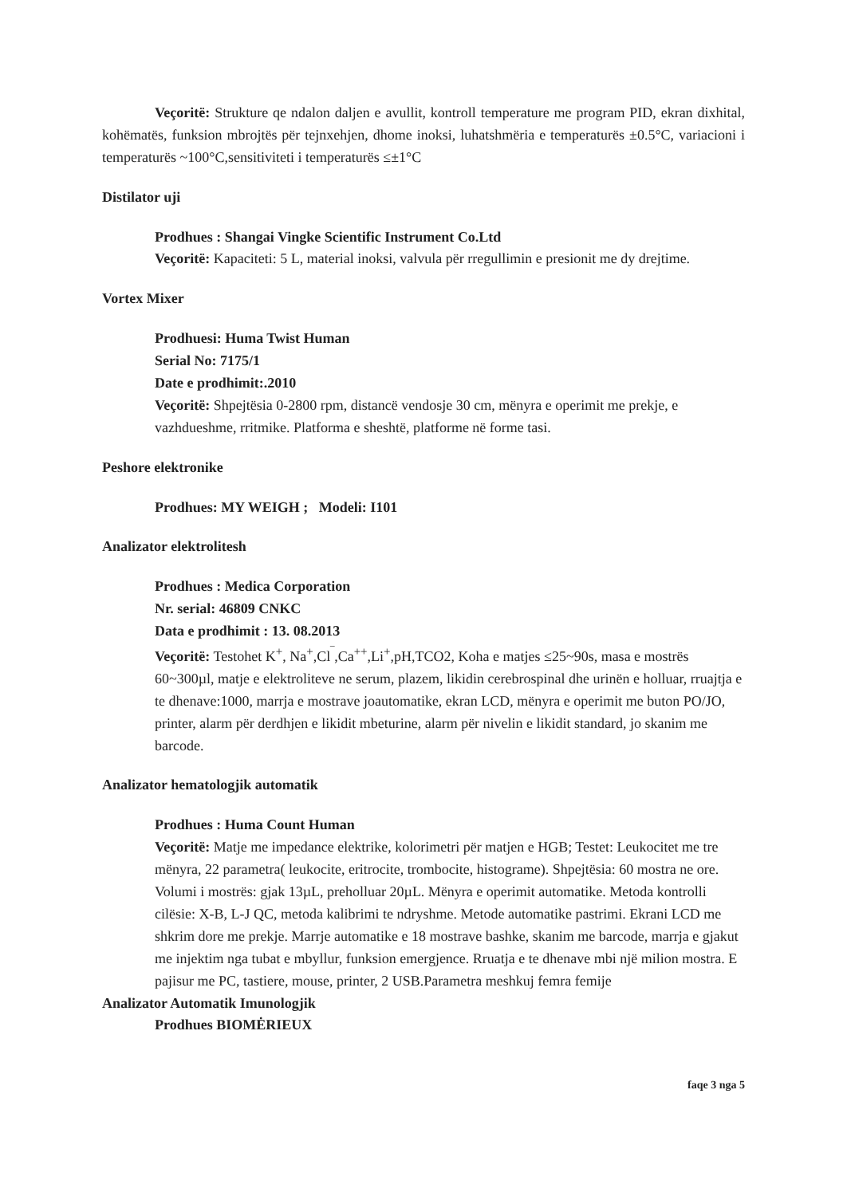Veçoritë: Strukture qe ndalon daljen e avullit, kontroll temperature me program PID, ekran dixhital, kohëmatës, funksion mbrojtës për tejnxehjen, dhome inoksi, luhatshmëria e temperaturës ±0.5°C, variacioni i temperaturës ~100°C,sensitiviteti i temperaturës ≤±1°C
Distilator uji
Prodhues : Shangai Vingke Scientific Instrument Co.Ltd
Veçoritë: Kapaciteti: 5 L, material inoksi, valvula për rregullimin e presionit me dy drejtime.
Vortex Mixer
Prodhuesi: Huma Twist Human
Serial No: 7175/1
Date e prodhimit:.2010
Veçoritë: Shpejtësia 0-2800 rpm, distancë vendosje 30 cm, mënyra e operimit me prekje, e vazhdueshme, rritmike. Platforma e sheshtë, platforme në forme tasi.
Peshore elektronike
Prodhues: MY WEIGH ; Modeli: I101
Analizator elektrolitesh
Prodhues : Medica Corporation
Nr. serial: 46809 CNKC
Data e prodhimit : 13. 08.2013
Veçoritë: Testohet K<sup>+</sup>, Na<sup>+</sup>,Cl<sup>‾</sup>,Ca<sup>++</sup>,Li<sup>+</sup>,pH,TCO2, Koha e matjes ≤25~90s, masa e mostrës 60~300µl, matje e elektroliteve ne serum, plazem, likidin cerebrospinal dhe urinën e holluar, rruajtja e te dhenave:1000, marrja e mostrave joautomatike, ekran LCD, mënyra e operimit me buton PO/JO, printer, alarm për derdhjen e likidit mbeturine, alarm për nivelin e likidit standard, jo skanim me barcode.
Analizator hematologjik automatik
Prodhues : Huma Count Human
Veçoritë: Matje me impedance elektrike, kolorimetri për matjen e HGB; Testet: Leukocitet me tre mënyra, 22 parametra( leukocite, eritrocite, trombocite, histograme). Shpejtësia: 60 mostra ne ore. Volumi i mostrës: gjak 13µL, preholluar 20µL. Mënyra e operimit automatike. Metoda kontrolli cilësie: X-B, L-J QC, metoda kalibrimi te ndryshme. Metode automatike pastrimi. Ekrani LCD me shkrim dore me prekje. Marrje automatike e 18 mostrave bashke, skanim me barcode, marrja e gjakut me injektim nga tubat e mbyllur, funksion emergjence. Rruatja e te dhenave mbi një milion mostra. E pajisur me PC, tastiere, mouse, printer, 2 USB.Parametra meshkuj femra femije
Analizator Automatik Imunologjik
Prodhues BIOMĖRIEUX
faqe 3 nga 5